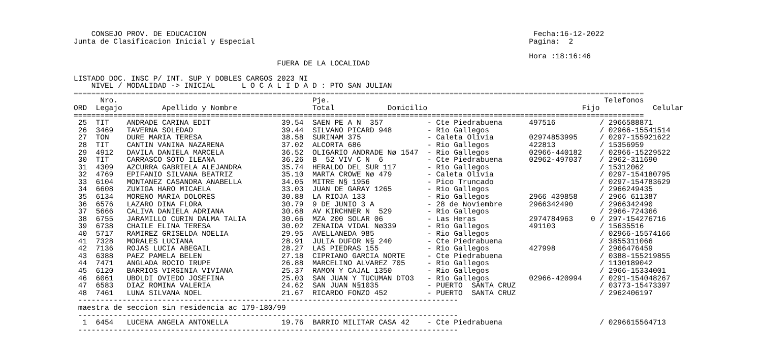CONSEJO PROV. DE EDUCACION                                                                          Fecha:16-12-2022
Junta de Clasificacion Inicial y Especial                                                              Pagina:  2

                                                                                                       Hora :18:16:46
                                              FUERA DE LA LOCALIDAD

LISTADO DOC. INSC P/ INT. SUP Y DOBLES CARGOS 2023 NI
    NIVEL / MODALIDAD -> INICIAL      L O C A L I D A D : PTO SAN JULIAN
=================================================================================================================================
      Nro.                                            Pje.                                                              Telefonos
ORD  Legajo         Apellido y Nombre                 Total            Domicilio                                   Fijo            Celular
=================================================================================================================================
 25  TIT    ANDRADE CARINA EDIT                39.54  SAEN PE A N  357          - Cte Piedrabuena      497516          / 2966588871
 26  3469   TAVERNA SOLEDAD                    39.44  SILVANO PICARD 948        - Rio Gallegos                         / 02966-15541514
 27  TON    DURE MARIA TERESA                  38.58  SURINAM 375               - Caleta Olivia        02974853995     / 0297-155921622
 28  TIT    CANTIN VANINA NAZARENA             37.02  ALCORTA 686               - Rio Gallegos         422813          / 15356959
 29  4912   DAVILA DANIELA MARCELA             36.52  OLIGARIO ANDRADE Nø 1547  - Rio Gallegos         02966-440182    / 02966-15229522
 30  TIT    CARRASCO SOTO ILEANA               36.26  B  52 VIV C N  6          - Cte Piedrabuena      02962-497037    / 2962-311690
 31  4309   AZCURRA GABRIELA ALEJANDRA         35.74  HERALDO DEL SUR 117       - Rio Gallegos                         / 15312062
 32  4769   EPIFANIO SILVANA BEATRIZ           35.10  MARTA CROWE Nø 479        - Caleta Olivia                        / 0297-154180795
 33  6104   MONTANEZ CASANDRA ANABELLA         34.05  MITRE N§ 1956             - Pico Truncado                        / 0297-154783629
 34  6608   ZU¥IGA HARO MICAELA                33.03  JUAN DE GARAY 1265        - Rio Gallegos                         / 2966249435
 35  6134   MORENO MARIA DOLORES               30.88  LA RIOJA 133              - Rio Gallegos         2966 439858     / 2966 611387
 36  6576   LAZARO DINA FLORA                  30.79  9 DE JUNIO 3 A            - 28 de Noviembre      2966342490      / 2966342490
 37  5666   CALIVA DANIELA ADRIANA             30.68  AV KIRCHNER N  529        - Rio Gallegos                         / 2966-724366
 38  6755   JARAMILLO CURIN DALMA TALIA        30.66  MZA 200 SOLAR 06          - Las Heras            2974784963    0 / 297-154276716
 39  6738   CHAILE ELINA TERESA                30.02  ZENAIDA VIDAL Nø339       - Rio Gallegos         491103          / 15635516
 40  5717   RAMIREZ GRISELDA NOELIA            29.95  AVELLANEDA 985            - Rio Gallegos                         / 02966-15574166
 41  7328   MORALES LUCIANA                    28.91  JULIA DUFOR N§ 240        - Cte Piedrabuena                      / 3855311066
 42  7136   ROJAS LUCIA ABEGAIL                28.27  LAS PIEDRAS 155           - Rio Gallegos         427998          / 2966476459
 43  6388   PAEZ PAMELA BELEN                  27.18  CIPRIANO GARCIA NORTE     - Cte Piedrabuena                      / 0388-155219855
 44  7471   ANGLADA ROCIO IRUPE                26.88  MARCELINO ALVAREZ 705     - Rio Gallegos                         / 1130189042
 45  6120   BARRIOS VIRGINIA VIVIANA           25.37  RAMON Y CAJAL 1350        - Rio Gallegos                         / 2966-15334001
 46  6061   UBOLDI OVIEDO JOSEFINA             25.03  SAN JUAN Y TUCUMAN DTO3   - Rio Gallegos         02966-420994    / 0291-154048267
 47  6583   DIAZ ROMINA VALERIA                24.62  SAN JUAN N§1035           - PUERTO  SANTA CRUZ                   / 03773-15473397
 48  7461   LUNA SILVANA NOEL                  21.67  RICARDO FONZO 452         - PUERTO  SANTA CRUZ                   / 2962406197
 --------------------------------------------------------------------------------------
 maestra de seccion sin residencia ac 179-180/99
 --------------------------------------------------------------------------------------
  1  6454   LUCENA ANGELA ANTONELLA            19.76  BARRIO MILITAR CASA 42    - Cte Piedrabuena                      / 0296615564713
 --------------------------------------------------------------------------------------